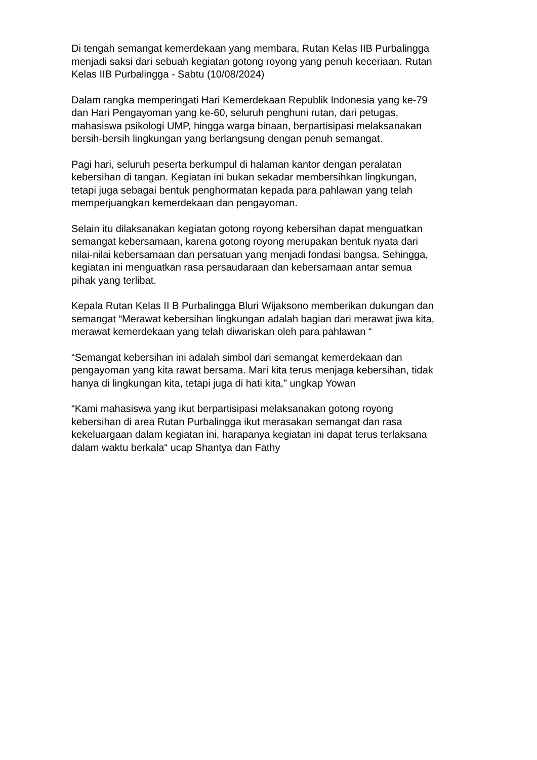Di tengah semangat kemerdekaan yang membara, Rutan Kelas IIB Purbalingga menjadi saksi dari sebuah kegiatan gotong royong yang penuh keceriaan. Rutan Kelas IIB Purbalingga - Sabtu (10/08/2024)
Dalam rangka memperingati Hari Kemerdekaan Republik Indonesia yang ke-79 dan Hari Pengayoman yang ke-60, seluruh penghuni rutan, dari petugas, mahasiswa psikologi UMP, hingga warga binaan, berpartisipasi melaksanakan bersih-bersih lingkungan yang berlangsung dengan penuh semangat.
Pagi hari, seluruh peserta berkumpul di halaman kantor dengan peralatan kebersihan di tangan. Kegiatan ini bukan sekadar membersihkan lingkungan, tetapi juga sebagai bentuk penghormatan kepada para pahlawan yang telah memperjuangkan kemerdekaan dan pengayoman.
Selain itu dilaksanakan kegiatan gotong royong kebersihan dapat menguatkan semangat kebersamaan, karena gotong royong merupakan bentuk nyata dari nilai-nilai kebersamaan dan persatuan yang menjadi fondasi bangsa. Sehingga, kegiatan ini menguatkan rasa persaudaraan dan kebersamaan antar semua pihak yang terlibat.
Kepala Rutan Kelas II B Purbalingga Bluri Wijaksono memberikan dukungan dan semangat “Merawat kebersihan lingkungan adalah bagian dari merawat jiwa kita, merawat kemerdekaan yang telah diwariskan oleh para pahlawan “
“Semangat kebersihan ini adalah simbol dari semangat kemerdekaan dan pengayoman yang kita rawat bersama. Mari kita terus menjaga kebersihan, tidak hanya di lingkungan kita, tetapi juga di hati kita,” ungkap Yowan
“Kami mahasiswa yang ikut berpartisipasi melaksanakan gotong royong kebersihan di area Rutan Purbalingga ikut merasakan semangat dan rasa kekeluargaan dalam kegiatan ini, harapanya kegiatan ini dapat terus terlaksana dalam waktu berkala“ ucap Shantya dan Fathy